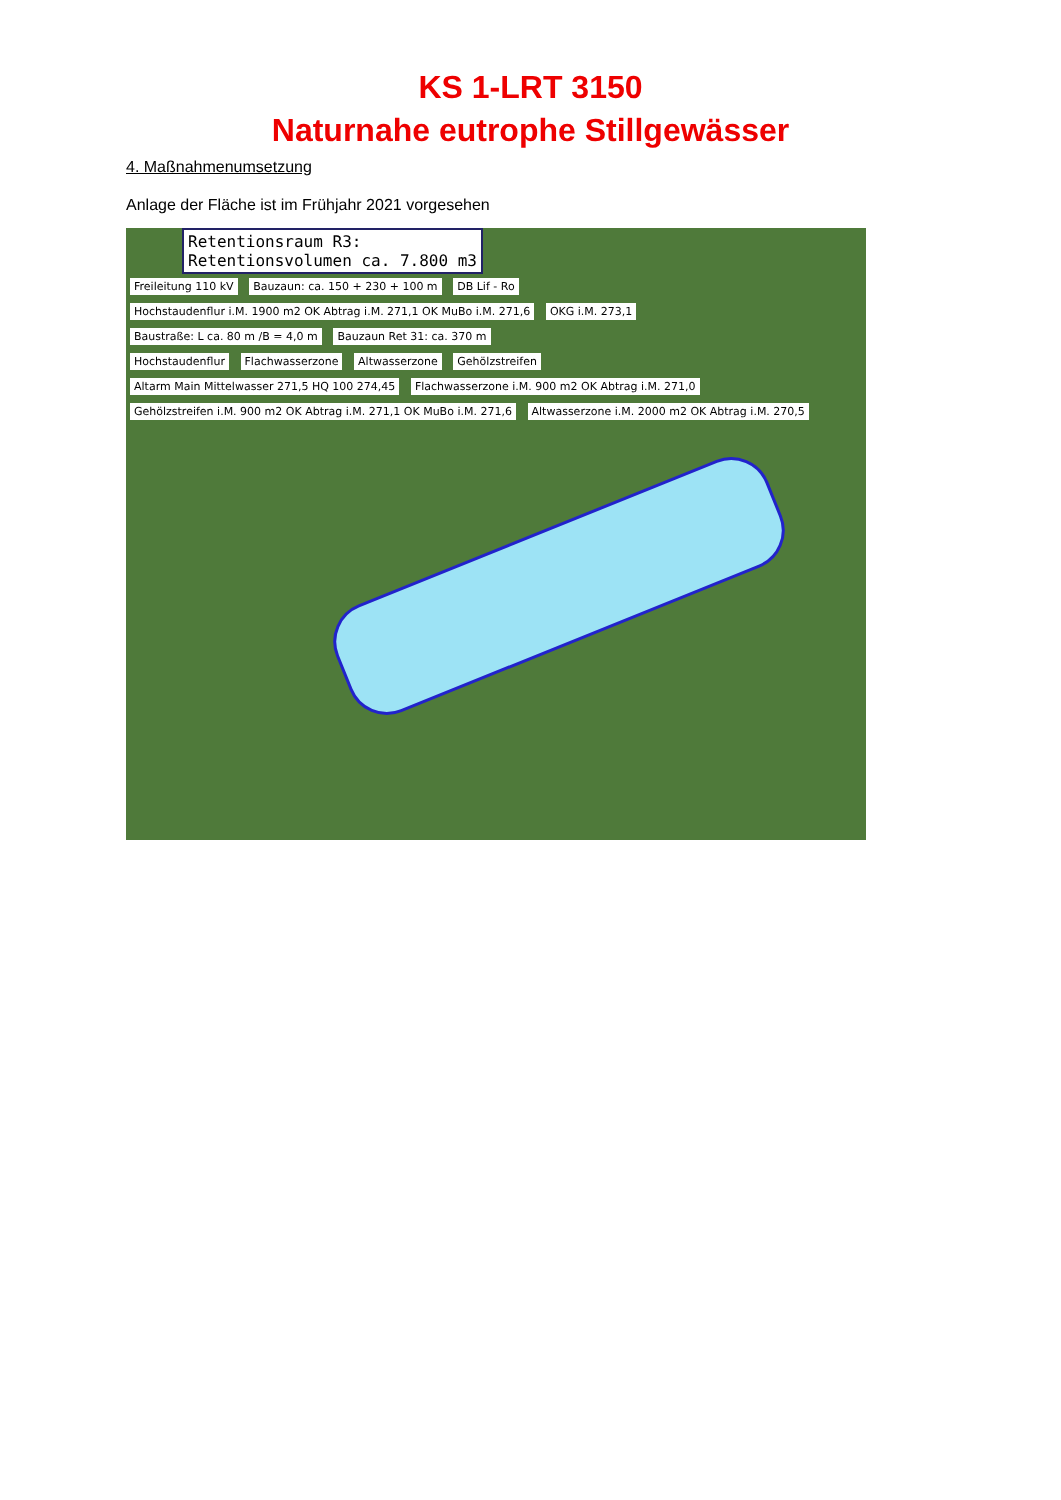KS 1-LRT 3150
Naturnahe eutrophe Stillgewässer
4. Maßnahmenumsetzung
Anlage der Fläche ist im Frühjahr 2021 vorgesehen
Retentionsraum R3:
Retentionsvolumen ca. 7.800 m3
Freileitung 110 kV Bauzaun: ca. 150 + 230 + 100 m DB Lif - Ro
Hochstaudenflur i.M. 1900 m2 OK Abtrag i.M. 271,1 OK MuBo i.M. 271,6 OKG i.M. 273,1
Baustraße: L ca. 80 m /B = 4,0 m Bauzaun Ret 31: ca. 370 m
Hochstaudenflur Flachwasserzone Altwasserzone Gehölzstreifen
Altarm Main Mittelwasser 271,5 HQ 100 274,45 Flachwasserzone i.M. 900 m2 OK Abtrag i.M. 271,0
Gehölzstreifen i.M. 900 m2 OK Abtrag i.M. 271,1 OK MuBo i.M. 271,6 Altwasserzone i.M. 2000 m2 OK Abtrag i.M. 270,5